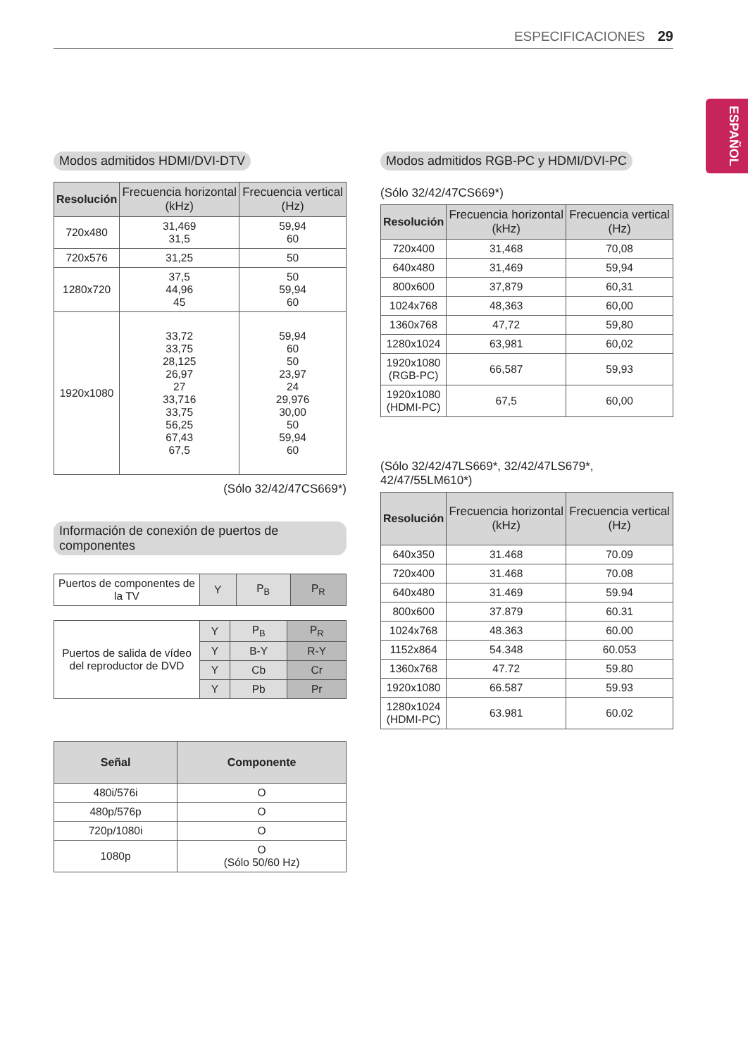ESPECIFICACIONES 29
ESPAÑOL
Modos admitidos HDMI/DVI-DTV
| Resolución | Frecuencia horizontal (kHz) | Frecuencia vertical (Hz) |
| --- | --- | --- |
| 720x480 | 31,469 31,5 | 59,94 60 |
| 720x576 | 31,25 | 50 |
| 1280x720 | 37,5 44,96 45 | 50 59,94 60 |
| 1920x1080 | 33,72 33,75 28,125 26,97 27 33,716 33,75 56,25 67,43 67,5 | 59,94 60 50 23,97 24 29,976 30,00 50 59,94 60 |
(Sólo 32/42/47CS669*)
Información de conexión de puertos de componentes
| Puertos de componentes de la TV | Y | P<sub>B</sub> | P<sub>R</sub> |
| Puertos de salida de vídeo del reproductor de DVD | Y | P<sub>B</sub> | P<sub>R</sub> |
| | Y | B-Y | R-Y |
| | Y | Cb | Cr |
| | Y | Pb | Pr |
| Señal | Componente |
| --- | --- |
| 480i/576i | O |
| 480p/576p | O |
| 720p/1080i | O |
| 1080p | O (Sólo 50/60 Hz) |
Modos admitidos RGB-PC y HDMI/DVI-PC
(Sólo 32/42/47CS669*)
| Resolución | Frecuencia horizontal (kHz) | Frecuencia vertical (Hz) |
| --- | --- | --- |
| 720x400 | 31,468 | 70,08 |
| 640x480 | 31,469 | 59,94 |
| 800x600 | 37,879 | 60,31 |
| 1024x768 | 48,363 | 60,00 |
| 1360x768 | 47,72 | 59,80 |
| 1280x1024 | 63,981 | 60,02 |
| 1920x1080 (RGB-PC) | 66,587 | 59,93 |
| 1920x1080 (HDMI-PC) | 67,5 | 60,00 |
(Sólo 32/42/47LS669*, 32/42/47LS679*, 42/47/55LM610*)
| Resolución | Frecuencia horizontal (kHz) | Frecuencia vertical (Hz) |
| --- | --- | --- |
| 640x350 | 31.468 | 70.09 |
| 720x400 | 31.468 | 70.08 |
| 640x480 | 31.469 | 59.94 |
| 800x600 | 37.879 | 60.31 |
| 1024x768 | 48.363 | 60.00 |
| 1152x864 | 54.348 | 60.053 |
| 1360x768 | 47.72 | 59.80 |
| 1920x1080 | 66.587 | 59.93 |
| 1280x1024 (HDMI-PC) | 63.981 | 60.02 |